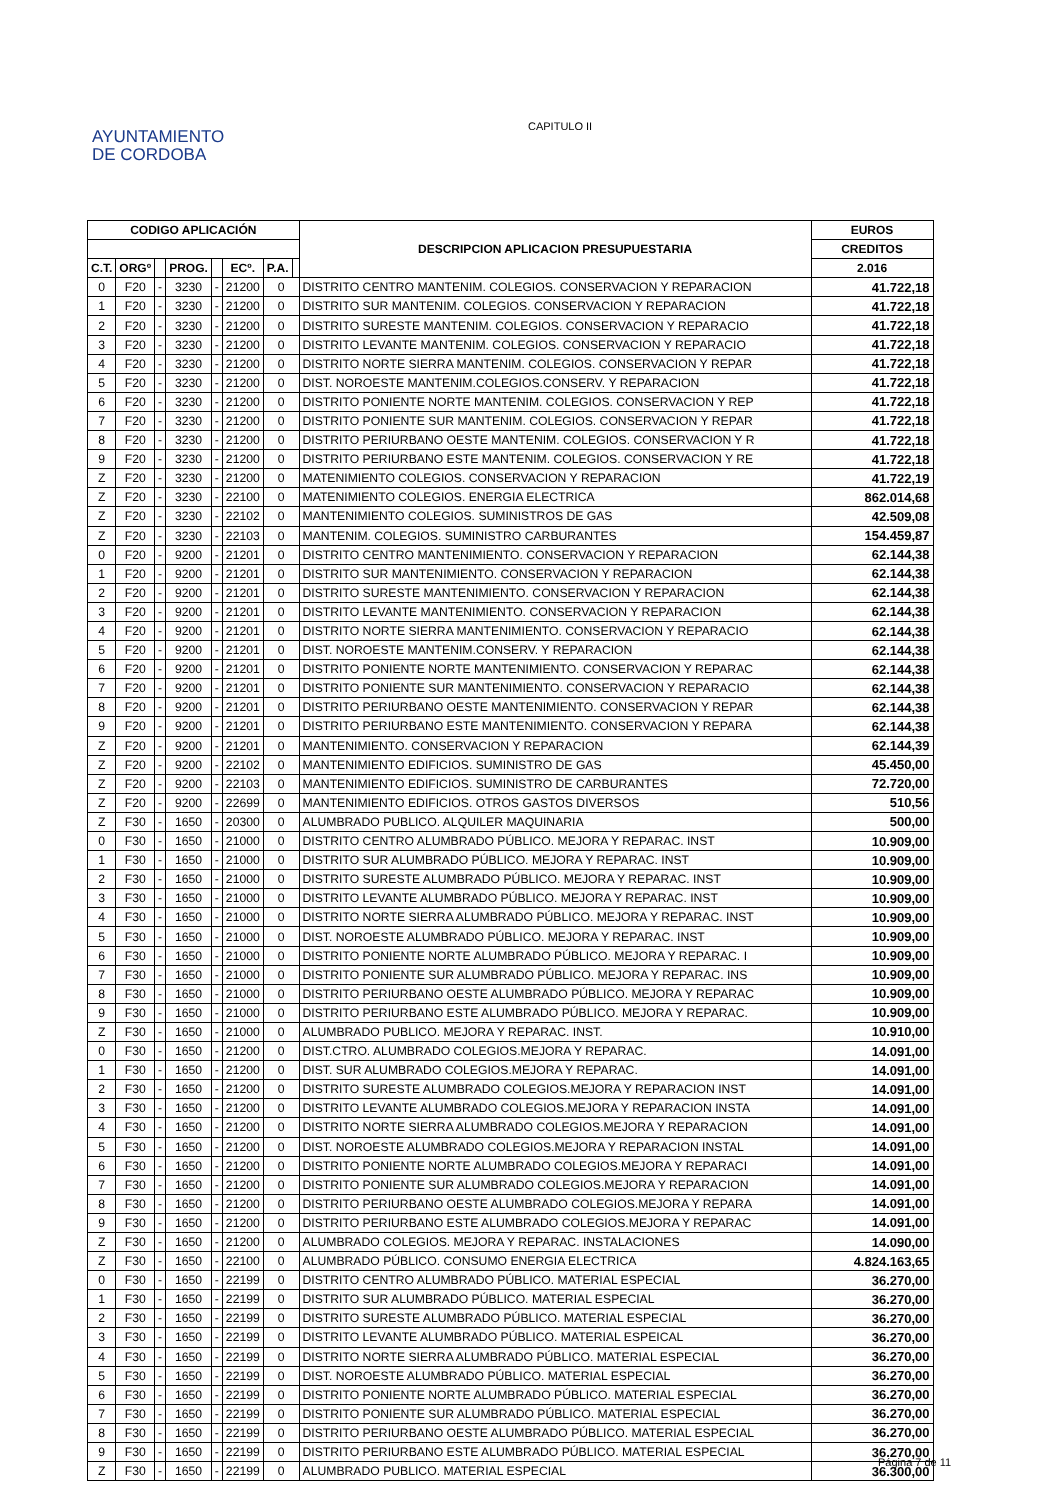AYUNTAMIENTO
DE CORDOBA
CAPITULO II
| CODIGO APLICACIÓN | | | | | | | | DESCRIPCION APLICACION PRESUPUESTARIA | EUROS |
| --- | --- | --- | --- | --- | --- | --- | --- | --- | --- |
| | | | | | | | | | CREDITOS |
| C.T. | ORGº | | PROG. | | ECº. | P.A. | | | 2.016 |
| 0 | F20 | - | 3230 | - | 21200 | 0 | | DISTRITO CENTRO MANTENIM. COLEGIOS. CONSERVACION Y REPARACION | 41.722,18 |
| 1 | F20 | - | 3230 | - | 21200 | 0 | | DISTRITO SUR MANTENIM. COLEGIOS. CONSERVACION Y REPARACION | 41.722,18 |
| 2 | F20 | - | 3230 | - | 21200 | 0 | | DISTRITO SURESTE MANTENIM. COLEGIOS. CONSERVACION Y REPARACIO | 41.722,18 |
| 3 | F20 | - | 3230 | - | 21200 | 0 | | DISTRITO LEVANTE MANTENIM. COLEGIOS. CONSERVACION Y REPARACIO | 41.722,18 |
| 4 | F20 | - | 3230 | - | 21200 | 0 | | DISTRITO NORTE SIERRA MANTENIM. COLEGIOS. CONSERVACION Y REPAR | 41.722,18 |
| 5 | F20 | - | 3230 | - | 21200 | 0 | | DIST. NOROESTE MANTENIM.COLEGIOS.CONSERV. Y REPARACION | 41.722,18 |
| 6 | F20 | - | 3230 | - | 21200 | 0 | | DISTRITO PONIENTE NORTE MANTENIM. COLEGIOS. CONSERVACION Y REP | 41.722,18 |
| 7 | F20 | - | 3230 | - | 21200 | 0 | | DISTRITO PONIENTE SUR MANTENIM. COLEGIOS. CONSERVACION Y REPAR | 41.722,18 |
| 8 | F20 | - | 3230 | - | 21200 | 0 | | DISTRITO PERIURBANO OESTE MANTENIM. COLEGIOS. CONSERVACION Y R | 41.722,18 |
| 9 | F20 | - | 3230 | - | 21200 | 0 | | DISTRITO PERIURBANO ESTE MANTENIM. COLEGIOS. CONSERVACION Y RE | 41.722,18 |
| Z | F20 | - | 3230 | - | 21200 | 0 | | MATENIMIENTO COLEGIOS. CONSERVACION Y REPARACION | 41.722,19 |
| Z | F20 | - | 3230 | - | 22100 | 0 | | MATENIMIENTO COLEGIOS. ENERGIA ELECTRICA | 862.014,68 |
| Z | F20 | - | 3230 | - | 22102 | 0 | | MANTENIMIENTO COLEGIOS. SUMINISTROS DE GAS | 42.509,08 |
| Z | F20 | - | 3230 | - | 22103 | 0 | | MANTENIM. COLEGIOS. SUMINISTRO CARBURANTES | 154.459,87 |
| 0 | F20 | - | 9200 | - | 21201 | 0 | | DISTRITO CENTRO MANTENIMIENTO. CONSERVACION Y REPARACION | 62.144,38 |
| 1 | F20 | - | 9200 | - | 21201 | 0 | | DISTRITO SUR MANTENIMIENTO. CONSERVACION Y REPARACION | 62.144,38 |
| 2 | F20 | - | 9200 | - | 21201 | 0 | | DISTRITO SURESTE MANTENIMIENTO. CONSERVACION Y REPARACION | 62.144,38 |
| 3 | F20 | - | 9200 | - | 21201 | 0 | | DISTRITO LEVANTE MANTENIMIENTO. CONSERVACION Y REPARACION | 62.144,38 |
| 4 | F20 | - | 9200 | - | 21201 | 0 | | DISTRITO NORTE SIERRA MANTENIMIENTO. CONSERVACION Y REPARACIO | 62.144,38 |
| 5 | F20 | - | 9200 | - | 21201 | 0 | | DIST. NOROESTE MANTENIM.CONSERV. Y REPARACION | 62.144,38 |
| 6 | F20 | - | 9200 | - | 21201 | 0 | | DISTRITO PONIENTE NORTE MANTENIMIENTO. CONSERVACION Y REPARAC | 62.144,38 |
| 7 | F20 | - | 9200 | - | 21201 | 0 | | DISTRITO PONIENTE SUR MANTENIMIENTO. CONSERVACION Y REPARACIO | 62.144,38 |
| 8 | F20 | - | 9200 | - | 21201 | 0 | | DISTRITO PERIURBANO OESTE MANTENIMIENTO. CONSERVACION Y REPAR | 62.144,38 |
| 9 | F20 | - | 9200 | - | 21201 | 0 | | DISTRITO PERIURBANO ESTE MANTENIMIENTO. CONSERVACION Y REPARA | 62.144,38 |
| Z | F20 | - | 9200 | - | 21201 | 0 | | MANTENIMIENTO. CONSERVACION Y REPARACION | 62.144,39 |
| Z | F20 | - | 9200 | - | 22102 | 0 | | MANTENIMIENTO EDIFICIOS. SUMINISTRO DE GAS | 45.450,00 |
| Z | F20 | - | 9200 | - | 22103 | 0 | | MANTENIMIENTO EDIFICIOS. SUMINISTRO DE CARBURANTES | 72.720,00 |
| Z | F20 | - | 9200 | - | 22699 | 0 | | MANTENIMIENTO EDIFICIOS. OTROS GASTOS DIVERSOS | 510,56 |
| Z | F30 | - | 1650 | - | 20300 | 0 | | ALUMBRADO PUBLICO. ALQUILER MAQUINARIA | 500,00 |
| 0 | F30 | - | 1650 | - | 21000 | 0 | | DISTRITO CENTRO ALUMBRADO PÚBLICO. MEJORA Y REPARAC. INST | 10.909,00 |
| 1 | F30 | - | 1650 | - | 21000 | 0 | | DISTRITO SUR ALUMBRADO PÚBLICO. MEJORA Y REPARAC. INST | 10.909,00 |
| 2 | F30 | - | 1650 | - | 21000 | 0 | | DISTRITO SURESTE ALUMBRADO PÚBLICO. MEJORA Y REPARAC. INST | 10.909,00 |
| 3 | F30 | - | 1650 | - | 21000 | 0 | | DISTRITO LEVANTE ALUMBRADO PÚBLICO. MEJORA Y REPARAC. INST | 10.909,00 |
| 4 | F30 | - | 1650 | - | 21000 | 0 | | DISTRITO NORTE SIERRA ALUMBRADO PÚBLICO. MEJORA Y REPARAC. INST | 10.909,00 |
| 5 | F30 | - | 1650 | - | 21000 | 0 | | DIST. NOROESTE ALUMBRADO PÚBLICO. MEJORA Y REPARAC. INST | 10.909,00 |
| 6 | F30 | - | 1650 | - | 21000 | 0 | | DISTRITO PONIENTE NORTE ALUMBRADO PÚBLICO. MEJORA Y REPARAC. I | 10.909,00 |
| 7 | F30 | - | 1650 | - | 21000 | 0 | | DISTRITO PONIENTE SUR ALUMBRADO PÚBLICO. MEJORA Y REPARAC. INS | 10.909,00 |
| 8 | F30 | - | 1650 | - | 21000 | 0 | | DISTRITO PERIURBANO OESTE ALUMBRADO PÚBLICO. MEJORA Y REPARAC | 10.909,00 |
| 9 | F30 | - | 1650 | - | 21000 | 0 | | DISTRITO PERIURBANO ESTE ALUMBRADO PÚBLICO. MEJORA Y REPARAC. | 10.909,00 |
| Z | F30 | - | 1650 | - | 21000 | 0 | | ALUMBRADO PUBLICO. MEJORA Y REPARAC. INST. | 10.910,00 |
| 0 | F30 | - | 1650 | - | 21200 | 0 | | DIST.CTRO. ALUMBRADO COLEGIOS.MEJORA Y REPARAC. | 14.091,00 |
| 1 | F30 | - | 1650 | - | 21200 | 0 | | DIST. SUR ALUMBRADO COLEGIOS.MEJORA Y REPARAC. | 14.091,00 |
| 2 | F30 | - | 1650 | - | 21200 | 0 | | DISTRITO SURESTE ALUMBRADO COLEGIOS.MEJORA Y REPARACION INST | 14.091,00 |
| 3 | F30 | - | 1650 | - | 21200 | 0 | | DISTRITO LEVANTE ALUMBRADO COLEGIOS.MEJORA Y REPARACION INSTA | 14.091,00 |
| 4 | F30 | - | 1650 | - | 21200 | 0 | | DISTRITO NORTE SIERRA ALUMBRADO COLEGIOS.MEJORA Y REPARACION | 14.091,00 |
| 5 | F30 | - | 1650 | - | 21200 | 0 | | DIST. NOROESTE ALUMBRADO COLEGIOS.MEJORA Y REPARACION INSTAL | 14.091,00 |
| 6 | F30 | - | 1650 | - | 21200 | 0 | | DISTRITO PONIENTE NORTE ALUMBRADO COLEGIOS.MEJORA Y REPARACI | 14.091,00 |
| 7 | F30 | - | 1650 | - | 21200 | 0 | | DISTRITO PONIENTE SUR ALUMBRADO COLEGIOS.MEJORA Y REPARACION | 14.091,00 |
| 8 | F30 | - | 1650 | - | 21200 | 0 | | DISTRITO PERIURBANO OESTE ALUMBRADO COLEGIOS.MEJORA Y REPARA | 14.091,00 |
| 9 | F30 | - | 1650 | - | 21200 | 0 | | DISTRITO PERIURBANO ESTE ALUMBRADO COLEGIOS.MEJORA Y REPARAC | 14.091,00 |
| Z | F30 | - | 1650 | - | 21200 | 0 | | ALUMBRADO COLEGIOS. MEJORA Y REPARAC. INSTALACIONES | 14.090,00 |
| Z | F30 | - | 1650 | - | 22100 | 0 | | ALUMBRADO PÚBLICO. CONSUMO ENERGIA ELECTRICA | 4.824.163,65 |
| 0 | F30 | - | 1650 | - | 22199 | 0 | | DISTRITO CENTRO ALUMBRADO PÚBLICO. MATERIAL ESPECIAL | 36.270,00 |
| 1 | F30 | - | 1650 | - | 22199 | 0 | | DISTRITO SUR ALUMBRADO PÚBLICO. MATERIAL ESPECIAL | 36.270,00 |
| 2 | F30 | - | 1650 | - | 22199 | 0 | | DISTRITO SURESTE ALUMBRADO PÚBLICO. MATERIAL ESPECIAL | 36.270,00 |
| 3 | F30 | - | 1650 | - | 22199 | 0 | | DISTRITO LEVANTE ALUMBRADO PÚBLICO. MATERIAL ESPEICAL | 36.270,00 |
| 4 | F30 | - | 1650 | - | 22199 | 0 | | DISTRITO NORTE SIERRA ALUMBRADO PÚBLICO. MATERIAL ESPECIAL | 36.270,00 |
| 5 | F30 | - | 1650 | - | 22199 | 0 | | DIST. NOROESTE ALUMBRADO PÚBLICO. MATERIAL ESPECIAL | 36.270,00 |
| 6 | F30 | - | 1650 | - | 22199 | 0 | | DISTRITO PONIENTE NORTE ALUMBRADO PÚBLICO. MATERIAL ESPECIAL | 36.270,00 |
| 7 | F30 | - | 1650 | - | 22199 | 0 | | DISTRITO PONIENTE SUR ALUMBRADO PÚBLICO. MATERIAL ESPECIAL | 36.270,00 |
| 8 | F30 | - | 1650 | - | 22199 | 0 | | DISTRITO PERIURBANO OESTE ALUMBRADO PÚBLICO. MATERIAL ESPECIAL | 36.270,00 |
| 9 | F30 | - | 1650 | - | 22199 | 0 | | DISTRITO PERIURBANO ESTE ALUMBRADO PÚBLICO. MATERIAL ESPECIAL | 36.270,00 |
| Z | F30 | - | 1650 | - | 22199 | 0 | | ALUMBRADO PUBLICO. MATERIAL ESPECIAL | 36.300,00 |
Página 7 de 11